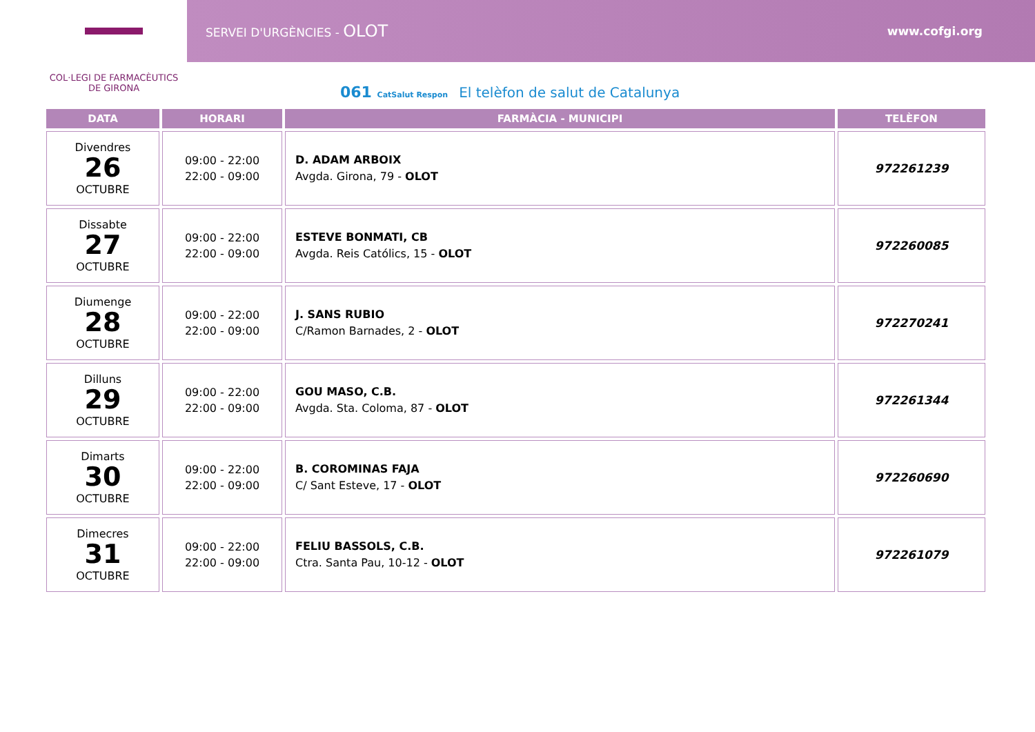COL·LEGI DE FARMACÈUTICS
DE GIRONA
SERVEI D'URGÈNCIES - OLOT
www.cofgi.org
061 CatSalut Respon El telèfon de salut de Catalunya
| DATA | HORARI | FARMÀCIA - MUNICIPI | TELÈFON |
| --- | --- | --- | --- |
| Divendres 26 OCTUBRE | 09:00 - 22:00 22:00 - 09:00 | D. ADAM ARBOIX Avgda. Girona, 79 - OLOT | 972261239 |
| Dissabte 27 OCTUBRE | 09:00 - 22:00 22:00 - 09:00 | ESTEVE BONMATI, CB Avgda. Reis Católics, 15 - OLOT | 972260085 |
| Diumenge 28 OCTUBRE | 09:00 - 22:00 22:00 - 09:00 | J. SANS RUBIO C/Ramon Barnades, 2 - OLOT | 972270241 |
| Dilluns 29 OCTUBRE | 09:00 - 22:00 22:00 - 09:00 | GOU MASO, C.B. Avgda. Sta. Coloma, 87 - OLOT | 972261344 |
| Dimarts 30 OCTUBRE | 09:00 - 22:00 22:00 - 09:00 | B. COROMINAS FAJA C/ Sant Esteve, 17 - OLOT | 972260690 |
| Dimecres 31 OCTUBRE | 09:00 - 22:00 22:00 - 09:00 | FELIU BASSOLS, C.B. Ctra. Santa Pau, 10-12 - OLOT | 972261079 |